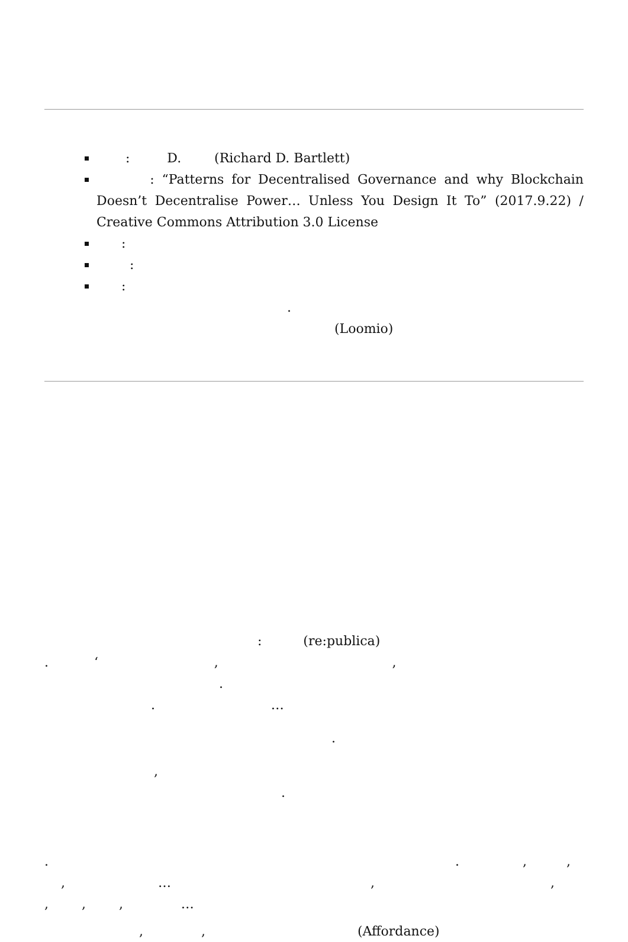: D. (Richard D. Bartlett)
: “Patterns for Decentralised Governance and why Blockchain Doesn’t Decentralise Power… Unless You Design It To” (2017.9.22) / Creative Commons Attribution 3.0 License
:
:
:
.
(Loomio)
: (re:publica)
. ‘ , ,
.
. …
.
,
.
. . , ,
, … , ,
, , , …
, , (Affordance)